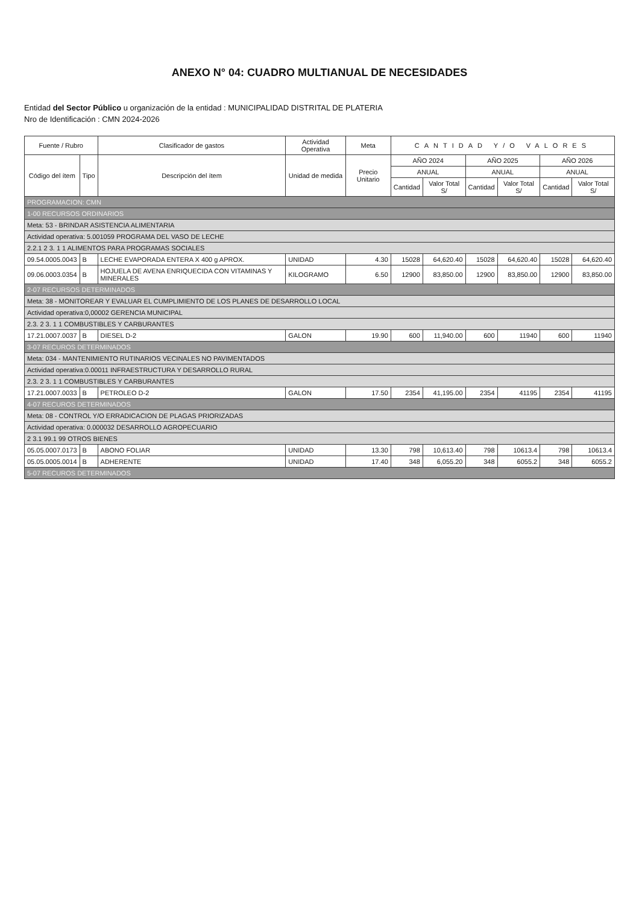ANEXO N° 04: CUADRO MULTIANUAL DE NECESIDADES
Entidad del Sector Público u organización de la entidad : MUNICIPALIDAD DISTRITAL DE PLATERIA
Nro de Identificación : CMN 2024-2026
| Fuente / Rubro | | Clasificador de gastos | Actividad Operativa | Meta | CANTIDAD Y/O VALORES | | | | | |
| --- | --- | --- | --- | --- | --- | --- | --- | --- | --- | --- |
| Código del ítem | Tipo | Descripción del ítem | Unidad de medida | Precio Unitario | AÑO 2024 | | AÑO 2025 | | AÑO 2026 | |
| | | | | | ANUAL | | ANUAL | | ANUAL | |
| | | | | | Cantidad | Valor Total S/ | Cantidad | Valor Total S/ | Cantidad | Valor Total S/ |
| PROGRAMACION: CMN | | | | | | | | | | |
| 1-00 RECURSOS ORDINARIOS | | | | | | | | | | |
| Meta: 53 - BRINDAR ASISTENCIA ALIMENTARIA | | | | | | | | | | |
| Actividad operativa: 5.001059 PROGRAMA DEL VASO DE LECHE | | | | | | | | | | |
| 2.2.1 2 3. 1 1 ALIMENTOS PARA PROGRAMAS SOCIALES | | | | | | | | | | |
| 09.54.0005.0043 | B | LECHE EVAPORADA ENTERA X 400 g APROX. | UNIDAD | 4.30 | 15028 | 64,620.40 | 15028 | 64,620.40 | 15028 | 64,620.40 |
| 09.06.0003.0354 | B | HOJUELA DE AVENA ENRIQUECIDA CON VITAMINAS Y MINERALES | KILOGRAMO | 6.50 | 12900 | 83,850.00 | 12900 | 83,850.00 | 12900 | 83,850.00 |
| 2-07 RECURSOS DETERMINADOS | | | | | | | | | | |
| Meta: 38 - MONITOREAR Y EVALUAR EL CUMPLIMIENTO DE LOS PLANES DE DESARROLLO LOCAL | | | | | | | | | | |
| Actividad operativa:0,00002 GERENCIA MUNICIPAL | | | | | | | | | | |
| 2.3. 2 3. 1 1 COMBUSTIBLES Y CARBURANTES | | | | | | | | | | |
| 17.21.0007.0037 | B | DIESEL D-2 | GALON | 19.90 | 600 | 11,940.00 | 600 | 11940 | 600 | 11940 |
| 3-07 RECUROS DETERMINADOS | | | | | | | | | | |
| Meta: 034 - MANTENIMIENTO RUTINARIOS VECINALES NO PAVIMENTADOS | | | | | | | | | | |
| Actividad operativa:0.00011 INFRAESTRUCTURA Y DESARROLLO RURAL | | | | | | | | | | |
| 2.3. 2 3. 1 1 COMBUSTIBLES Y CARBURANTES | | | | | | | | | | |
| 17.21.0007.0033 | B | PETROLEO D-2 | GALON | 17.50 | 2354 | 41,195.00 | 2354 | 41195 | 2354 | 41195 |
| 4-07 RECUROS DETERMINADOS | | | | | | | | | | |
| Meta: 08 - CONTROL Y/O ERRADICACION DE PLAGAS PRIORIZADAS | | | | | | | | | | |
| Actividad operativa: 0.000032 DESARROLLO AGROPECUARIO | | | | | | | | | | |
| 2 3.1 99.1 99 OTROS BIENES | | | | | | | | | | |
| 05.05.0007.0173 | B | ABONO FOLIAR | UNIDAD | 13.30 | 798 | 10,613.40 | 798 | 10613.4 | 798 | 10613.4 |
| 05.05.0005.0014 | B | ADHERENTE | UNIDAD | 17.40 | 348 | 6,055.20 | 348 | 6055.2 | 348 | 6055.2 |
| 5-07 RECUROS DETERMINADOS | | | | | | | | | | |